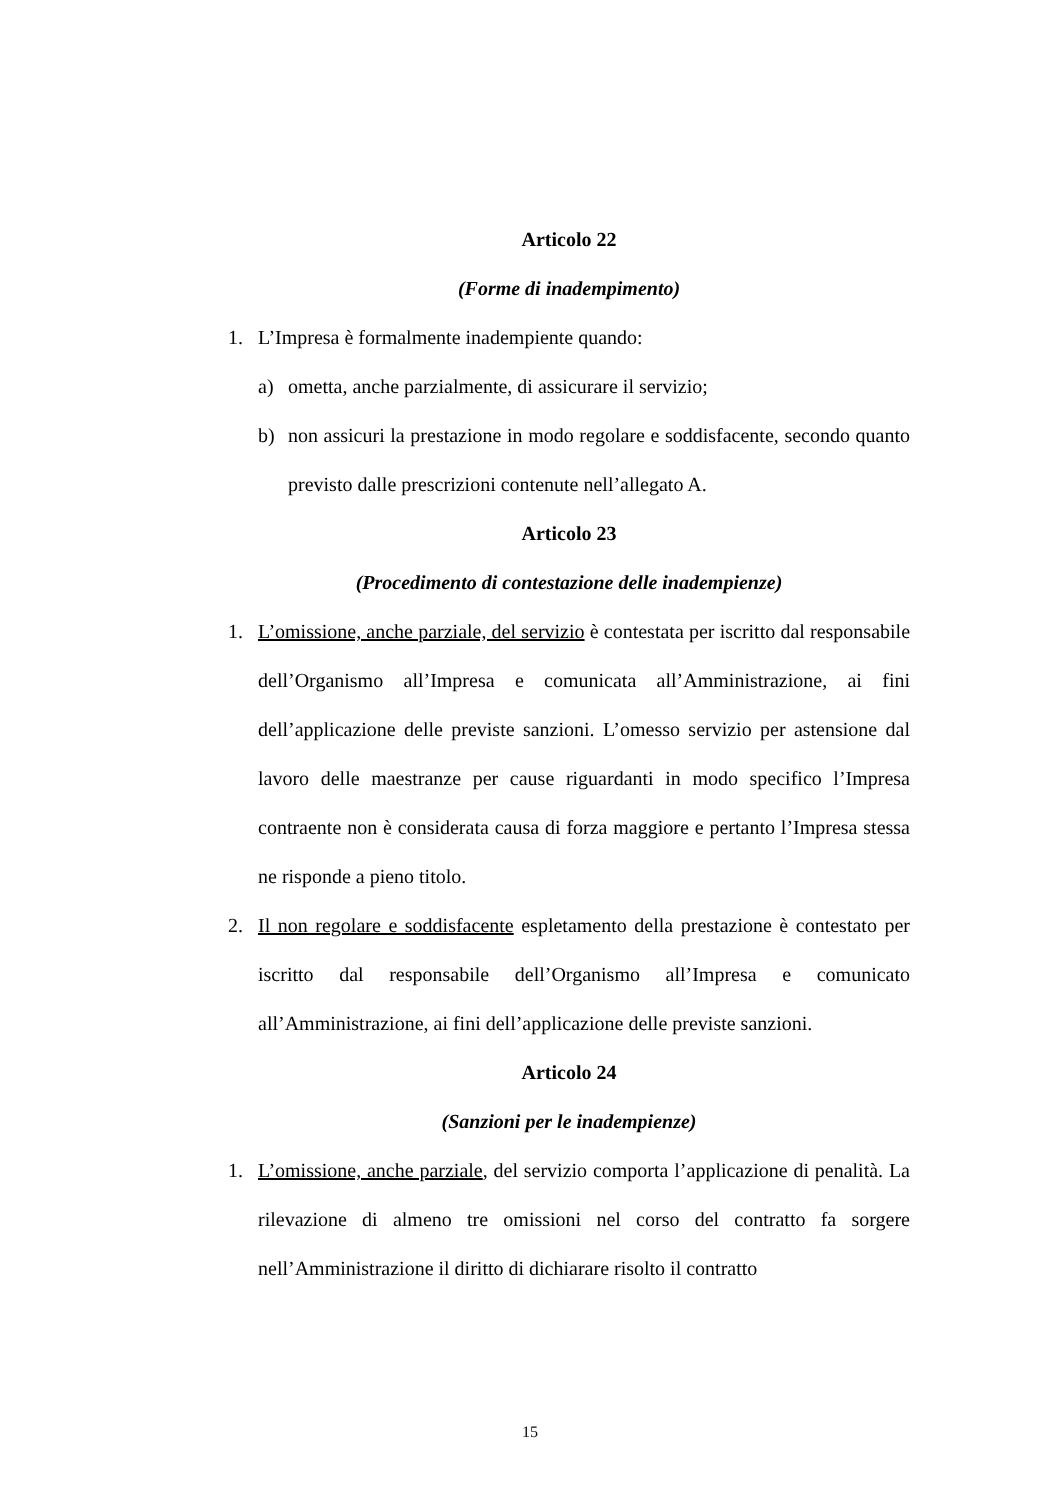Articolo 22
(Forme di inadempimento)
1. L’Impresa è formalmente inadempiente quando:
a) ometta, anche parzialmente, di assicurare il servizio;
b) non assicuri la prestazione in modo regolare e soddisfacente, secondo quanto previsto dalle prescrizioni contenute nell’allegato A.
Articolo 23
(Procedimento di contestazione delle inadempienze)
1. L’omissione, anche parziale, del servizio è contestata per iscritto dal responsabile dell’Organismo all’Impresa e comunicata all’Amministrazione, ai fini dell’applicazione delle previste sanzioni. L’omesso servizio per astensione dal lavoro delle maestranze per cause riguardanti in modo specifico l’Impresa contraente non è considerata causa di forza maggiore e pertanto l’Impresa stessa ne risponde a pieno titolo.
2. Il non regolare e soddisfacente espletamento della prestazione è contestato per iscritto dal responsabile dell’Organismo all’Impresa e comunicato all’Amministrazione, ai fini dell’applicazione delle previste sanzioni.
Articolo 24
(Sanzioni per le inadempienze)
1. L’omissione, anche parziale, del servizio comporta l’applicazione di penalità. La rilevazione di almeno tre omissioni nel corso del contratto fa sorgere nell’Amministrazione il diritto di dichiarare risolto il contratto
15